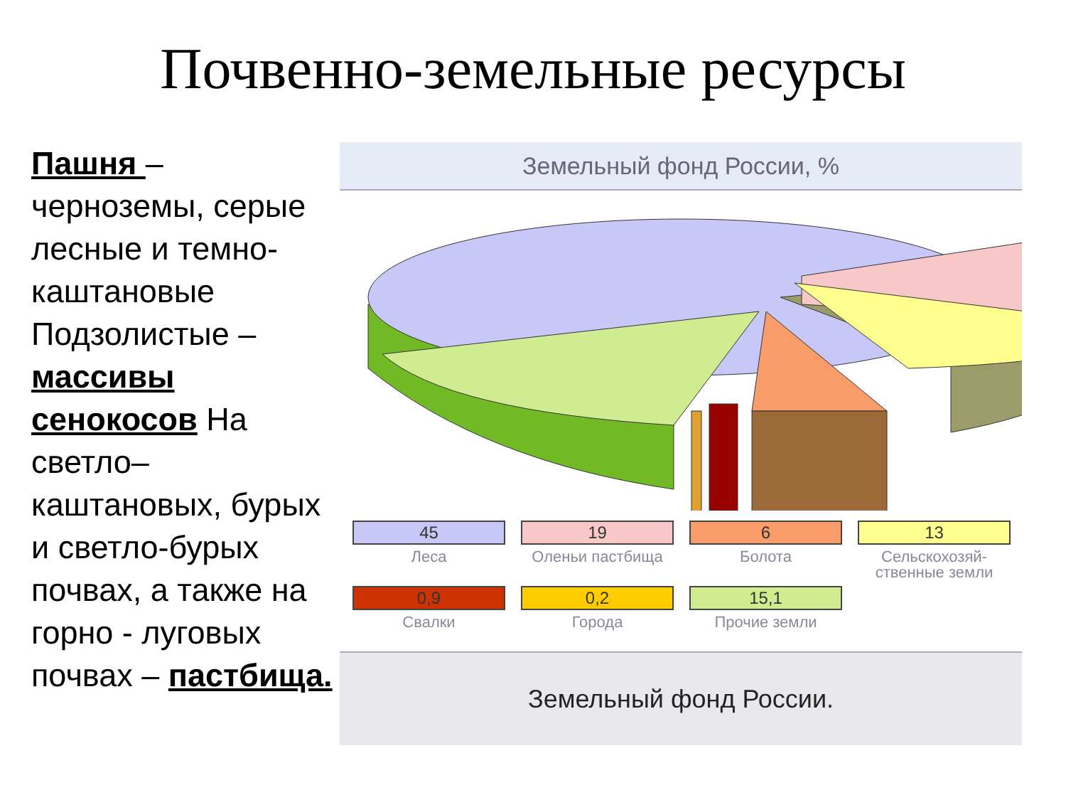Почвенно-земельные ресурсы
Пашня – черноземы, серые лесные и темно-каштановые Подзолистые – массивы сенокосов На светло–каштановых, бурых и светло-бурых почвах, а также на горно - луговых почвах – пастбища.
Земельный фонд России, %
45
Леса
19
Оленьи пастбища
6
Болота
13
Сельскохозяй-ственные земли
0,9
Свалки
0,2
Города
15,1
Прочие земли
Земельный фонд России.